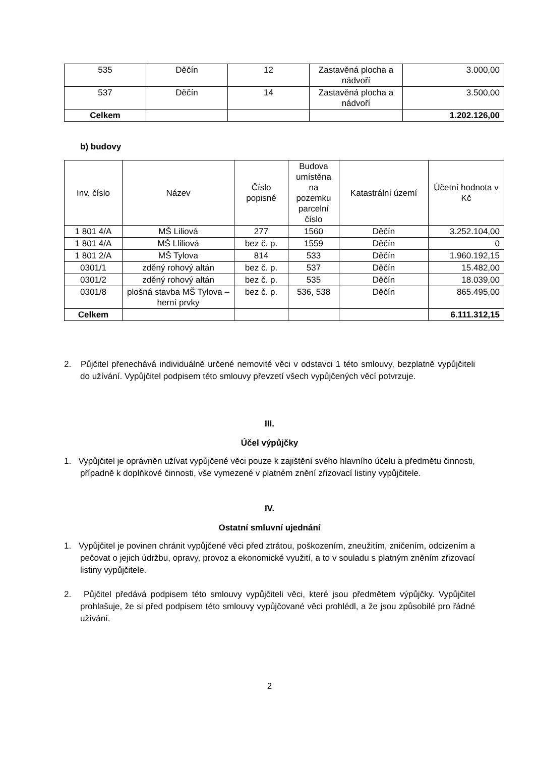| 535 | Děčín | 12 | Zastavěná plocha a nádvoří | 3.000,00 |
| 537 | Děčín | 14 | Zastavěná plocha a nádvoří | 3.500,00 |
| Celkem | | | | 1.202.126,00 |
b) budovy
| Inv. číslo | Název | Číslo popisné | Budova umístěna na pozemku parcelní číslo | Katastrální území | Účetní hodnota v Kč |
| --- | --- | --- | --- | --- | --- |
| 1 801 4/A | MŠ Liliová | 277 | 1560 | Děčín | 3.252.104,00 |
| 1 801 4/A | MŠ Lliliová | bez č. p. | 1559 | Děčín | 0 |
| 1 801 2/A | MŠ Tylova | 814 | 533 | Děčín | 1.960.192,15 |
| 0301/1 | zděný rohový altán | bez č. p. | 537 | Děčín | 15.482,00 |
| 0301/2 | zděný rohový altán | bez č. p. | 535 | Děčín | 18.039,00 |
| 0301/8 | plošná stavba MŠ Tylova – herní prvky | bez č. p. | 536, 538 | Děčín | 865.495,00 |
| Celkem | | | | | 6.111.312,15 |
2. Půjčitel přenechává individuálně určené nemovité věci v odstavci 1 této smlouvy, bezplatně vypůjčiteli do užívání. Vypůjčitel podpisem této smlouvy převzetí všech vypůjčených věcí potvrzuje.
III.
Účel výpůjčky
1. Vypůjčitel je oprávněn užívat vypůjčené věci pouze k zajištění svého hlavního účelu a předmětu činnosti, případně k doplňkové činnosti, vše vymezené v platném znění zřizovací listiny vypůjčitele.
IV.
Ostatní smluvní ujednání
1. Vypůjčitel je povinen chránit vypůjčené věci před ztrátou, poškozením, zneužitím, zničením, odcizením a pečovat o jejich údržbu, opravy, provoz a ekonomické využití, a to v souladu s platným zněním zřizovací listiny vypůjčitele.
2. Půjčitel předává podpisem této smlouvy vypůjčiteli věci, které jsou předmětem výpůjčky. Vypůjčitel prohlašuje, že si před podpisem této smlouvy vypůjčované věci prohlédl, a že jsou způsobilé pro řádné užívání.
2